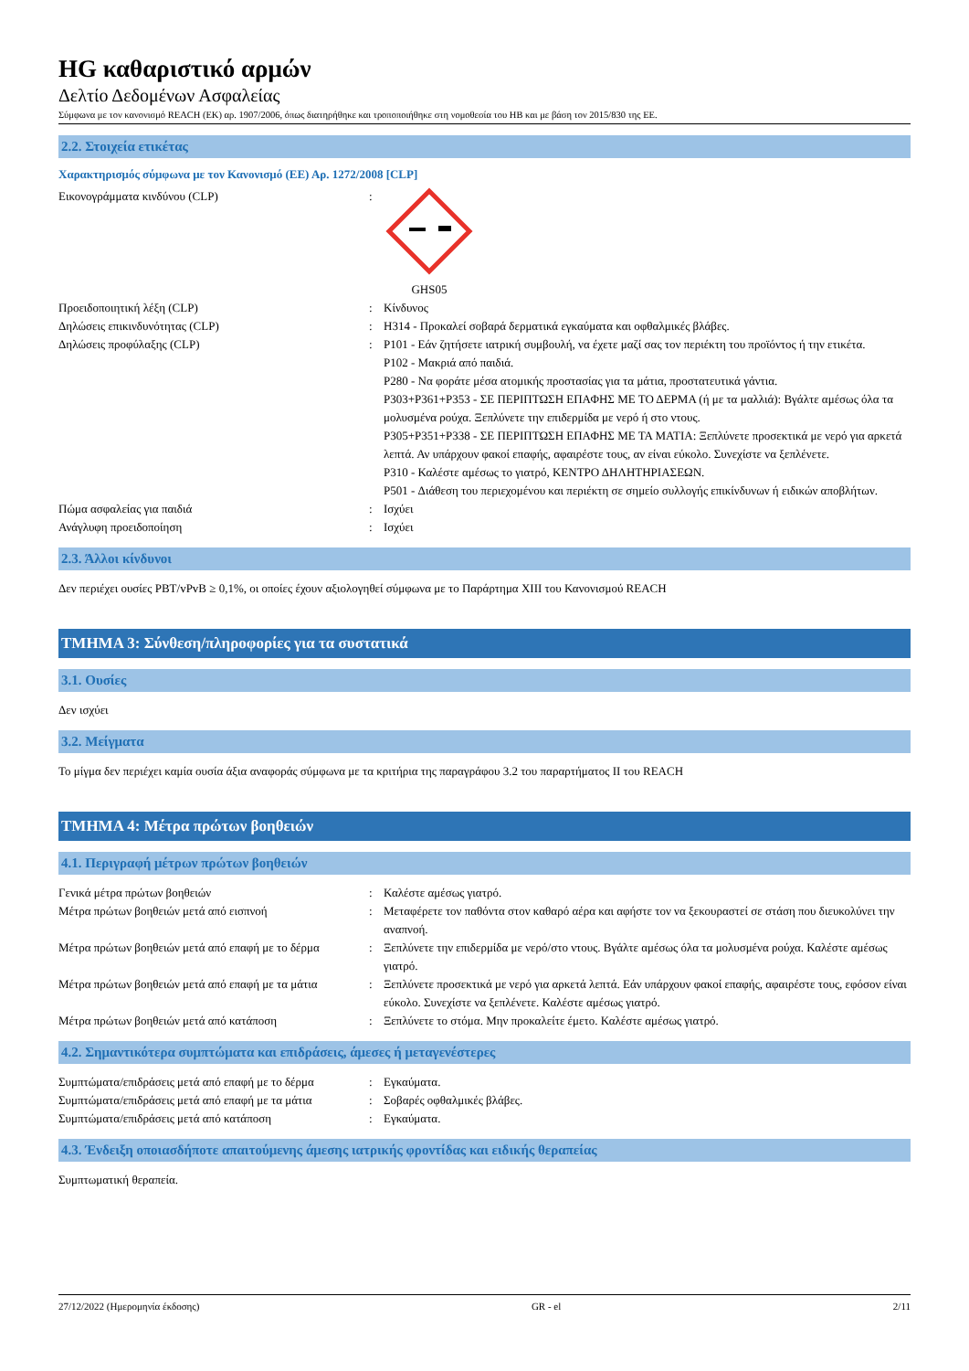HG καθαριστικό αρμών
Δελτίο Δεδομένων Ασφαλείας
Σύμφωνα με τον κανονισμό REACH (ΕΚ) αρ. 1907/2006, όπως διατηρήθηκε και τροποποιήθηκε στη νομοθεσία του ΗΒ και με βάση τον 2015/830 της ΕΕ.
2.2. Στοιχεία ετικέτας
Χαρακτηρισμός σύμφωνα με τον Κανονισμό (ΕΕ) Αρ. 1272/2008 [CLP]
Εικονογράμματα κινδύνου (CLP) : GHS05
Προειδοποιητική λέξη (CLP) : Κίνδυνος
Δηλώσεις επικινδυνότητας (CLP) : H314 - Προκαλεί σοβαρά δερματικά εγκαύματα και οφθαλμικές βλάβες.
Δηλώσεις προφύλαξης (CLP) : P101 - Εάν ζητήσετε ιατρική συμβουλή, να έχετε μαζί σας τον περιέκτη του προϊόντος ή την ετικέτα.
P102 - Μακριά από παιδιά.
P280 - Να φοράτε μέσα ατομικής προστασίας για τα μάτια, προστατευτικά γάντια.
P303+P361+P353 - ΣΕ ΠΕΡΙΠΤΩΣΗ ΕΠΑΦΗΣ ΜΕ ΤΟ ΔΕΡΜΑ (ή με τα μαλλιά): Βγάλτε αμέσως όλα τα μολυσμένα ρούχα. Ξεπλύνετε την επιδερμίδα με νερό ή στο ντους.
P305+P351+P338 - ΣΕ ΠΕΡΙΠΤΩΣΗ ΕΠΑΦΗΣ ΜΕ ΤΑ ΜΑΤΙΑ: Ξεπλύνετε προσεκτικά με νερό για αρκετά λεπτά. Αν υπάρχουν φακοί επαφής, αφαιρέστε τους, αν είναι εύκολο. Συνεχίστε να ξεπλένετε.
P310 - Καλέστε αμέσως το γιατρό, ΚΕΝΤΡΟ ΔΗΛΗΤΗΡΙΑΣΕΩΝ.
P501 - Διάθεση του περιεχομένου και περιέκτη σε σημείο συλλογής επικίνδυνων ή ειδικών αποβλήτων.
Πώμα ασφαλείας για παιδιά : Ισχύει
Ανάγλυφη προειδοποίηση : Ισχύει
2.3. Άλλοι κίνδυνοι
Δεν περιέχει ουσίες PBT/vPvB ≥ 0,1%, οι οποίες έχουν αξιολογηθεί σύμφωνα με το Παράρτημα XIII του Κανονισμού REACH
ΤΜΗΜΑ 3: Σύνθεση/πληροφορίες για τα συστατικά
3.1. Ουσίες
Δεν ισχύει
3.2. Μείγματα
Το μίγμα δεν περιέχει καμία ουσία άξια αναφοράς σύμφωνα με τα κριτήρια της παραγράφου 3.2 του παραρτήματος II του REACH
ΤΜΗΜΑ 4: Μέτρα πρώτων βοηθειών
4.1. Περιγραφή μέτρων πρώτων βοηθειών
Γενικά μέτρα πρώτων βοηθειών : Καλέστε αμέσως γιατρό.
Μέτρα πρώτων βοηθειών μετά από εισπνοή : Μεταφέρετε τον παθόντα στον καθαρό αέρα και αφήστε τον να ξεκουραστεί σε στάση που διευκολύνει την αναπνοή.
Μέτρα πρώτων βοηθειών μετά από επαφή με το δέρμα
: Ξεπλύνετε την επιδερμίδα με νερό/στο ντους. Βγάλτε αμέσως όλα τα μολυσμένα ρούχα. Καλέστε αμέσως γιατρό.
Μέτρα πρώτων βοηθειών μετά από επαφή με τα μάτια
: Ξεπλύνετε προσεκτικά με νερό για αρκετά λεπτά. Εάν υπάρχουν φακοί επαφής, αφαιρέστε τους, εφόσον είναι εύκολο. Συνεχίστε να ξεπλένετε. Καλέστε αμέσως γιατρό.
Μέτρα πρώτων βοηθειών μετά από κατάποση : Ξεπλύνετε το στόμα. Μην προκαλείτε έμετο. Καλέστε αμέσως γιατρό.
4.2. Σημαντικότερα συμπτώματα και επιδράσεις, άμεσες ή μεταγενέστερες
Συμπτώματα/επιδράσεις μετά από επαφή με το δέρμα
: Εγκαύματα.
Συμπτώματα/επιδράσεις μετά από επαφή με τα μάτια
: Σοβαρές οφθαλμικές βλάβες.
Συμπτώματα/επιδράσεις μετά από κατάποση : Εγκαύματα.
4.3. Ένδειξη οποιασδήποτε απαιτούμενης άμεσης ιατρικής φροντίδας και ειδικής θεραπείας
Συμπτωματική θεραπεία.
27/12/2022 (Ημερομηνία έκδοσης) GR - el 2/11